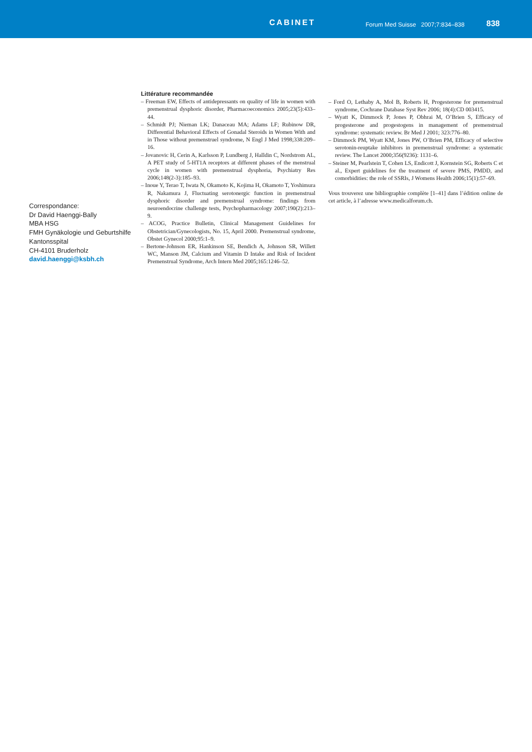CABINET
Forum Med Suisse 2007;7:834–838
838
Correspondance:
Dr David Haenggi-Bally
MBA HSG
FMH Gynäkologie und Geburtshilfe
Kantonsspital
CH-4101 Bruderholz
david.haenggi@ksbh.ch
Littérature recommandée
– Freeman EW, Effects of antidepressants on quality of life in women with premenstrual dysphoric disorder, Pharmacoeconomics 2005;23(5):433–44.
– Schmidt PJ; Nieman LK; Danaceau MA; Adams LF; Rubinow DR, Differential Behavioral Effects of Gonadal Steroids in Women With and in Those without premenstruel syndrome, N Engl J Med 1998;338:209–16.
– Jovanovic H, Cerin A, Karlsson P, Lundberg J, Halldin C, Nordstrom AL, A PET study of 5-HT1A receptors at different phases of the menstrual cycle in women with premenstrual dysphoria, Psychiatry Res 2006;148(2-3):185–93.
– Inoue Y, Terao T, Iwata N, Okamoto K, Kojima H, Okamoto T, Yoshimura R, Nakamura J, Fluctuating serotonergic function in premenstrual dysphoric disorder and premenstrual syndrome: findings from neuroendocrine challenge tests, Psychopharmacology 2007;190(2):213–9.
– ACOG, Practice Bulletin, Clinical Management Guidelines for Obstetrician/Gynecologists, No. 15, April 2000. Premenstrual syndrome, Obstet Gynecol 2000;95:1–9.
– Bertone-Johnson ER, Hankinson SE, Bendich A, Johnson SR, Willett WC, Manson JM, Calcium and Vitamin D Intake and Risk of Incident Premenstrual Syndrome, Arch Intern Med 2005;165:1246–52.
– Ford O, Lethaby A, Mol B, Roberts H, Progesterone for premenstrual syndrome, Cochrane Database Syst Rev 2006; 18(4):CD 003415.
– Wyatt K, Dimmock P, Jones P, Obhrai M, O’Brien S, Efficacy of progesterone and progestogens in management of premenstrual syndrome: systematic review. Br Med J 2001; 323:776–80.
– Dimmock PM, Wyatt KM, Jones PW, O’Brien PM, Efficacy of selective serotonin-reuptake inhibitors in premenstrual syndrome: a systematic review. The Lancet 2000;356(9236): 1131–6.
– Steiner M, Pearlstein T, Cohen LS, Endicott J, Kornstein SG, Roberts C et al., Expert guidelines for the treatment of severe PMS, PMDD, and comorbidities: the role of SSRIs, J Womens Health 2006;15(1):57–69.
Vous trouverez une bibliographie complète [1–41] dans l’édition online de cet article, à l’adresse www.medicalforum.ch.